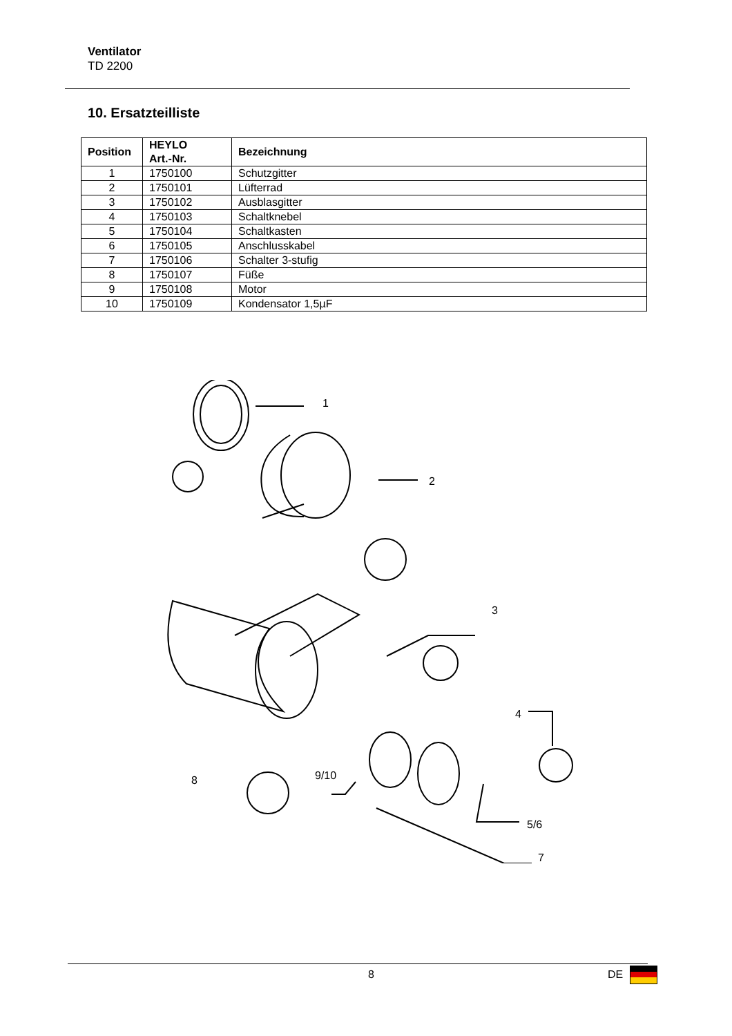Ventilator
TD 2200
10. Ersatzteilliste
| Position | HEYLO Art.-Nr. | Bezeichnung |
| --- | --- | --- |
| 1 | 1750100 | Schutzgitter |
| 2 | 1750101 | Lüfterrad |
| 3 | 1750102 | Ausblasgitter |
| 4 | 1750103 | Schaltknebel |
| 5 | 1750104 | Schaltkasten |
| 6 | 1750105 | Anschlusskabel |
| 7 | 1750106 | Schalter 3-stufig |
| 8 | 1750107 | Füße |
| 9 | 1750108 | Motor |
| 10 | 1750109 | Kondensator 1,5µF |
1
2
3
4
8 9/10
5/6
7
8 DE